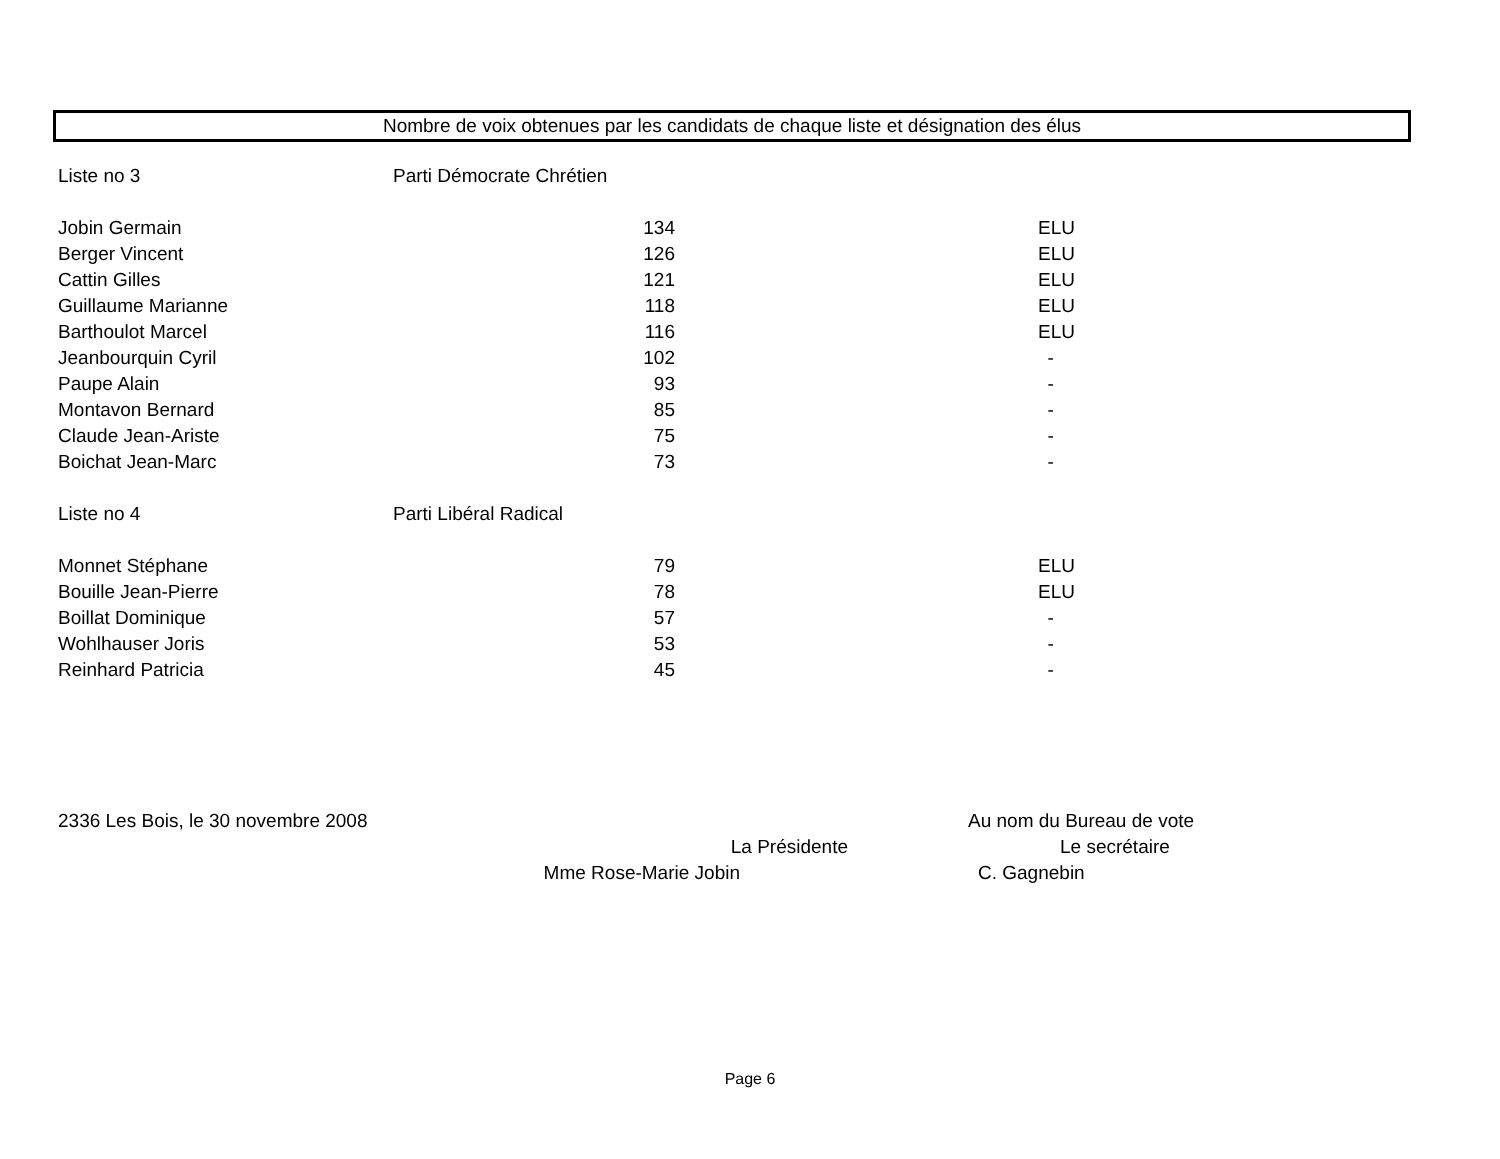Nombre de voix obtenues par les candidats de chaque liste et désignation des élus
| Liste no 3 | Parti Démocrate Chrétien | |
| Jobin Germain | 134 | ELU |
| Berger Vincent | 126 | ELU |
| Cattin Gilles | 121 | ELU |
| Guillaume Marianne | 118 | ELU |
| Barthoulot Marcel | 116 | ELU |
| Jeanbourquin Cyril | 102 | - |
| Paupe Alain | 93 | - |
| Montavon Bernard | 85 | - |
| Claude Jean-Ariste | 75 | - |
| Boichat Jean-Marc | 73 | - |
| Liste no 4 | Parti Libéral Radical | |
| Monnet Stéphane | 79 | ELU |
| Bouille Jean-Pierre | 78 | ELU |
| Boillat Dominique | 57 | - |
| Wohlhauser Joris | 53 | - |
| Reinhard Patricia | 45 | - |
2336 Les Bois, le 30 novembre 2008 Au nom du Bureau de vote
La Présidente Le secrétaire
Mme Rose-Marie Jobin C. Gagnebin
Page 6